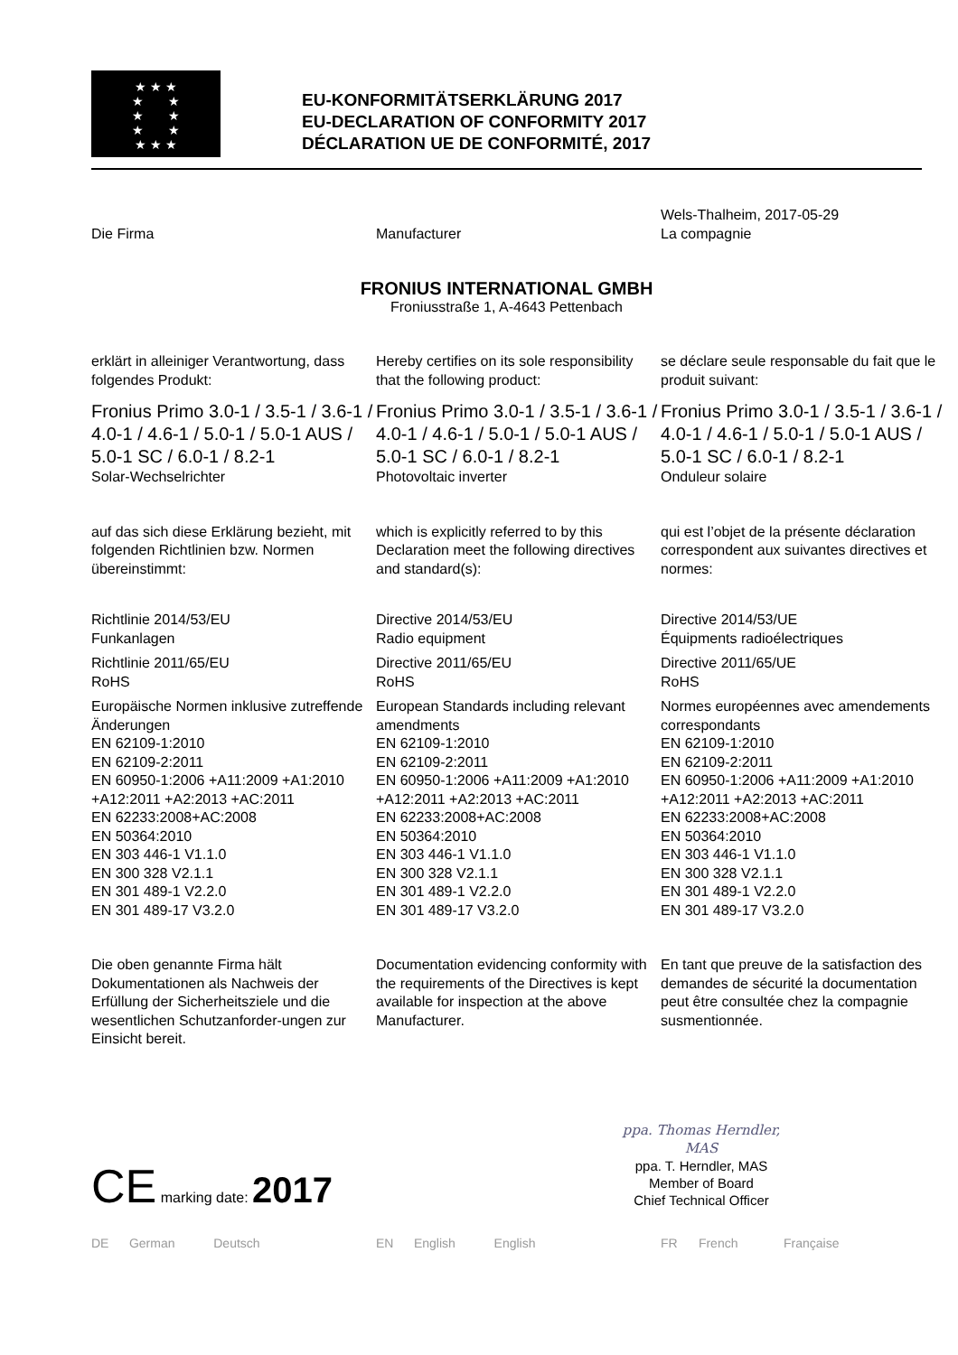★ ★ ★
★ ★
★ ★
★ ★
★ ★ ★
EU-KONFORMITÄTSERKLÄRUNG 2017
EU-DECLARATION OF CONFORMITY 2017
DÉCLARATION UE DE CONFORMITÉ, 2017
Die Firma
Manufacturer Wels-Thalheim, 2017-05-29
La compagnie
FRONIUS INTERNATIONAL GMBH
Froniusstraße 1, A-4643 Pettenbach
erklärt in alleiniger Verantwortung, dass folgendes Produkt:
Hereby certifies on its sole responsibility that the following product:
se déclare seule responsable du fait que le produit suivant:
Fronius Primo 3.0-1 / 3.5-1 / 3.6-1 / 4.0-1 / 4.6-1 / 5.0-1 / 5.0-1 AUS / 5.0-1 SC / 6.0-1 / 8.2-1
Solar-Wechselrichter
Fronius Primo 3.0-1 / 3.5-1 / 3.6-1 / 4.0-1 / 4.6-1 / 5.0-1 / 5.0-1 AUS / 5.0-1 SC / 6.0-1 / 8.2-1
Photovoltaic inverter
Fronius Primo 3.0-1 / 3.5-1 / 3.6-1 / 4.0-1 / 4.6-1 / 5.0-1 / 5.0-1 AUS / 5.0-1 SC / 6.0-1 / 8.2-1
Onduleur solaire
auf das sich diese Erklärung bezieht, mit folgenden Richtlinien bzw. Normen übereinstimmt:
which is explicitly referred to by this Declaration meet the following directives and standard(s):
qui est l’objet de la présente déclaration correspondent aux suivantes directives et normes:
Richtlinie 2014/53/EU
Funkanlagen
Richtlinie 2011/65/EU
RoHS
Europäische Normen inklusive zutreffende Änderungen
EN 62109-1:2010
EN 62109-2:2011
EN 60950-1:2006 +A11:2009 +A1:2010 +A12:2011 +A2:2013 +AC:2011
EN 62233:2008+AC:2008
EN 50364:2010
EN 303 446-1 V1.1.0
EN 300 328 V2.1.1
EN 301 489-1 V2.2.0
EN 301 489-17 V3.2.0
Directive 2014/53/EU
Radio equipment
Directive 2011/65/EU
RoHS
European Standards including relevant amendments
EN 62109-1:2010
EN 62109-2:2011
EN 60950-1:2006 +A11:2009 +A1:2010 +A12:2011 +A2:2013 +AC:2011
EN 62233:2008+AC:2008
EN 50364:2010
EN 303 446-1 V1.1.0
EN 300 328 V2.1.1
EN 301 489-1 V2.2.0
EN 301 489-17 V3.2.0
Directive 2014/53/UE
Équipments radioélectriques
Directive 2011/65/UE
RoHS
Normes européennes avec amendements correspondants
EN 62109-1:2010
EN 62109-2:2011
EN 60950-1:2006 +A11:2009 +A1:2010 +A12:2011 +A2:2013 +AC:2011
EN 62233:2008+AC:2008
EN 50364:2010
EN 303 446-1 V1.1.0
EN 300 328 V2.1.1
EN 301 489-1 V2.2.0
EN 301 489-17 V3.2.0
Die oben genannte Firma hält Dokumentationen als Nachweis der Erfüllung der Sicherheitsziele und die wesentlichen Schutzanforder-ungen zur Einsicht bereit.
Documentation evidencing conformity with the requirements of the Directives is kept available for inspection at the above Manufacturer.
En tant que preuve de la satisfaction des demandes de sécurité la documentation peut être consultée chez la compagnie susmentionnée.
CE marking date: 2017
ppa. Thomas Herndler, MAS
ppa. T. Herndler, MAS
Member of Board
Chief Technical Officer
DE German Deutsch EN English English FR French Française